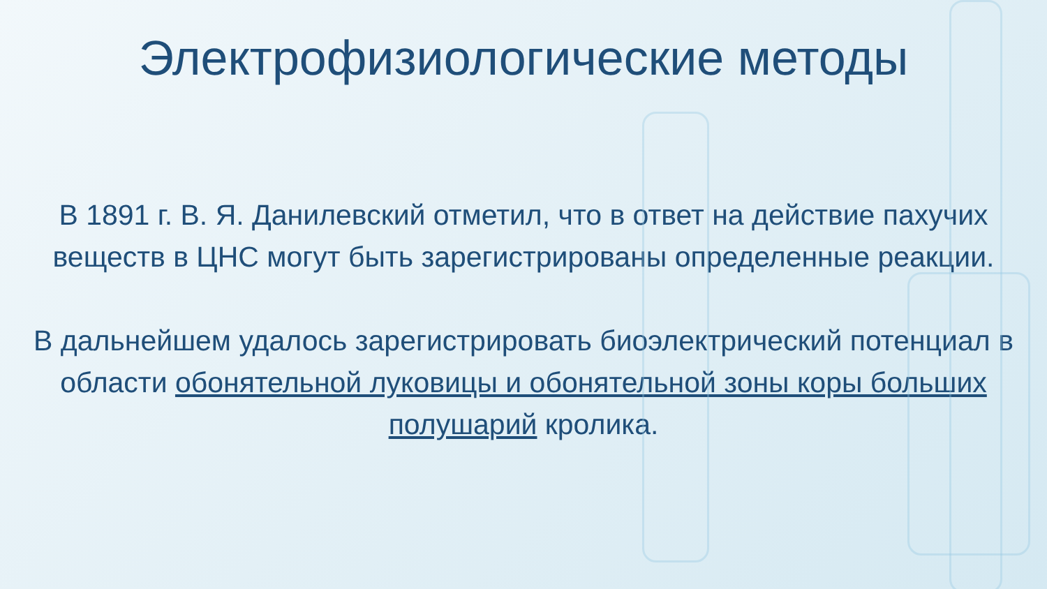Электрофизиологические методы
В 1891 г. В. Я. Данилевский отметил, что в ответ на действие пахучих веществ в ЦНС могут быть зарегистрированы определенные реакции.
В дальнейшем удалось зарегистрировать биоэлектрический потенциал в области обонятельной луковицы и обонятельной зоны коры больших полушарий кролика.